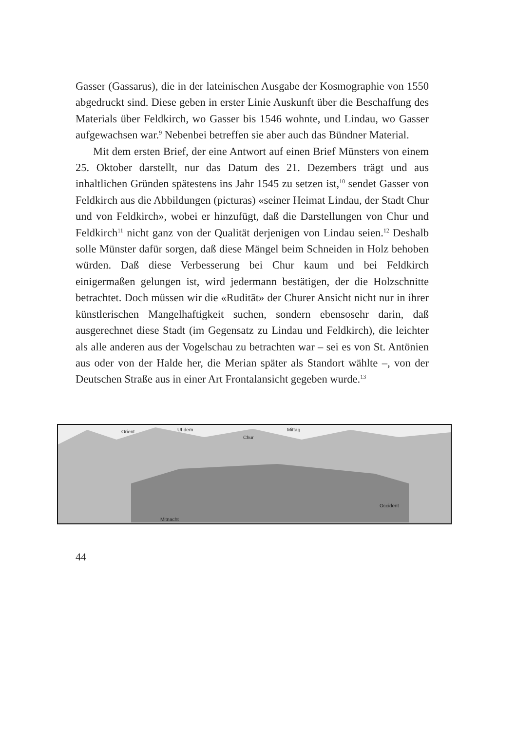Gasser (Gassarus), die in der lateinischen Ausgabe der Kosmographie von 1550 abgedruckt sind. Diese geben in erster Linie Auskunft über die Beschaffung des Materials über Feldkirch, wo Gasser bis 1546 wohnte, und Lindau, wo Gasser aufgewachsen war.<sup>9</sup> Nebenbei betreffen sie aber auch das Bündner Material.
Mit dem ersten Brief, der eine Antwort auf einen Brief Münsters von einem 25. Oktober darstellt, nur das Datum des 21. Dezembers trägt und aus inhaltlichen Gründen spätestens ins Jahr 1545 zu setzen ist,<sup>10</sup> sendet Gasser von Feldkirch aus die Abbildungen (picturas) «seiner Heimat Lindau, der Stadt Chur und von Feldkirch», wobei er hinzufügt, daß die Darstellungen von Chur und Feldkirch<sup>11</sup> nicht ganz von der Qualität derjenigen von Lindau seien.<sup>12</sup> Deshalb solle Münster dafür sorgen, daß diese Mängel beim Schneiden in Holz behoben würden. Daß diese Verbesserung bei Chur kaum und bei Feldkirch einigermaßen gelungen ist, wird jedermann bestätigen, der die Holzschnitte betrachtet. Doch müssen wir die «Ruditāt» der Churer Ansicht nicht nur in ihrer künstlerischen Mangelhaftigkeit suchen, sondern ebensosehr darin, daß ausgerechnet diese Stadt (im Gegensatz zu Lindau und Feldkirch), die leichter als alle anderen aus der Vogelschau zu betrachten war – sei es von St. Antönien aus oder von der Halde her, die Merian später als Standort wählte –, von der Deutschen Straße aus in einer Art Frontalansicht gegeben wurde.<sup>13</sup>
Orient Uf dem
Chur
Mittag
Mitnacht
Occident
44